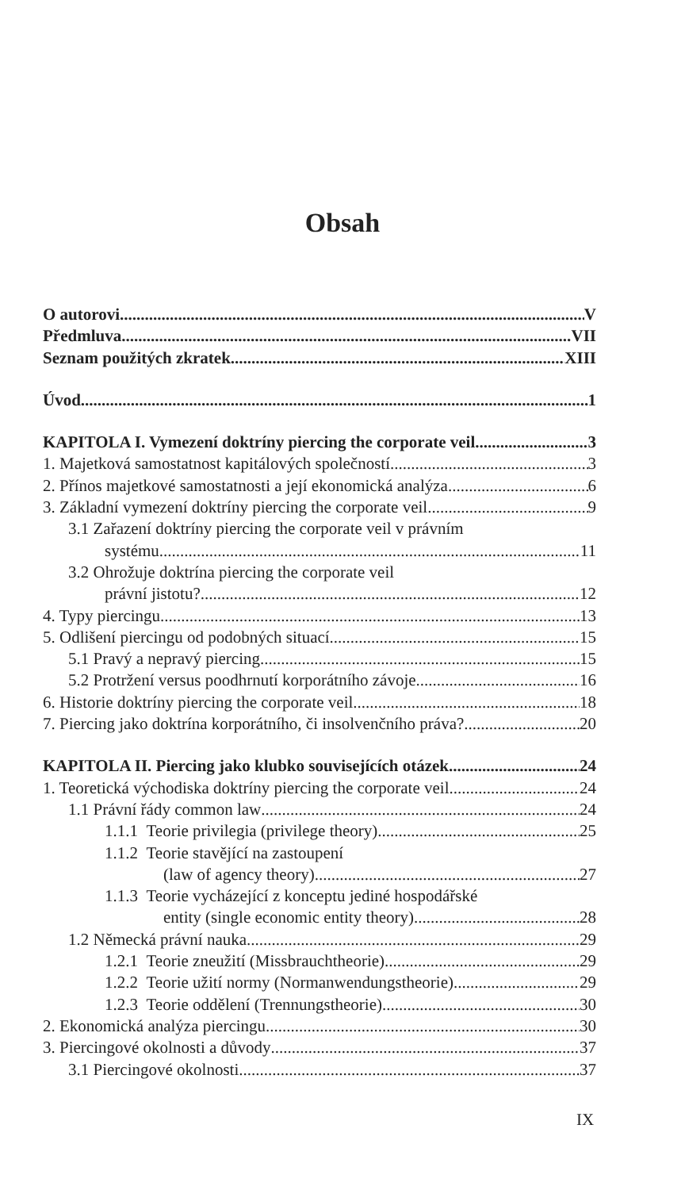Obsah
O autorovi V
Předmluva VII
Seznam použitých zkratek XIII
Úvod 1
KAPITOLA I. Vymezení doktríny piercing the corporate veil 3
1. Majetková samostatnost kapitálových společností 3
2. Přínos majetkové samostatnosti a její ekonomická analýza 6
3. Základní vymezení doktríny piercing the corporate veil 9
3.1 Zařazení doktríny piercing the corporate veil v právním
systému 11
3.2 Ohrožuje doktrína piercing the corporate veil
právní jistotu? 12
4. Typy piercingu 13
5. Odlišení piercingu od podobných situací 15
5.1 Pravý a nepravý piercing 15
5.2 Protržení versus poodhrnutí korporátního závoje 16
6. Historie doktríny piercing the corporate veil 18
7. Piercing jako doktrína korporátního, či insolvenčního práva? 20
KAPITOLA II. Piercing jako klubko souvisejících otázek 24
1. Teoretická východiska doktríny piercing the corporate veil 24
1.1 Právní řády common law 24
1.1.1 Teorie privilegia (privilege theory) 25
1.1.2 Teorie stavějící na zastoupení
(law of agency theory) 27
1.1.3 Teorie vycházející z konceptu jediné hospodářské
entity (single economic entity theory) 28
1.2 Německá právní nauka 29
1.2.1 Teorie zneužití (Missbrauchtheorie) 29
1.2.2 Teorie užití normy (Normanwendungstheorie) 29
1.2.3 Teorie oddělení (Trennungstheorie) 30
2. Ekonomická analýza piercingu 30
3. Piercingové okolnosti a důvody 37
3.1 Piercingové okolnosti 37
IX